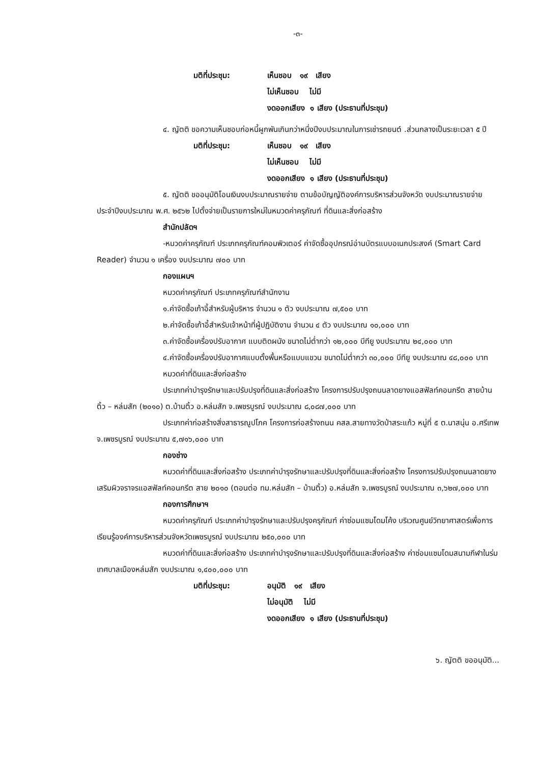-๓-
มติที่ประชุม: เห็นชอบ ๑๙ เสียง
ไม่เห็นชอบ ไม่มี
งดออกเสียง ๑ เสียง (ประธานที่ประชุม)
๔. ญัตติ ขอความเห็นชอบก่อหนี้ผูกพันเกินกว่าหนึ่งปีงบประมาณในการเช่ารถยนต์ .ส่วนกลางเป็นระยะเวลา ๕ ปี
มติที่ประชุม: เห็นชอบ ๑๙ เสียง
ไม่เห็นชอบ ไม่มี
งดออกเสียง ๑ เสียง (ประธานที่ประชุม)
๕. ญัตติ ขออนุมัติโอนเงินงบประมาณรายจ่าย ตามข้อบัญญัติองค์การบริหารส่วนจังหวัด งบประมาณรายจ่ายประจำปีงบประมาณ พ.ศ. ๒๕๖๒ ไปตั้งจ่ายเป็นรายการใหม่ในหมวดค่าครุภัณฑ์ ที่ดินและสิ่งก่อสร้าง
สำนักปลัดฯ
-หมวดค่าครุภัณฑ์ ประเภทครุภัณฑ์คอมพิวเตอร์ ค่าจัดซื้ออุปกรณ์อ่านบัตรแบบอเนกประสงค์ (Smart Card Reader) จำนวน ๑ เครื่อง งบประมาณ ๗๐๐ บาท
กองแผนฯ
หมวดค่าครุภัณฑ์ ประเภทครุภัณฑ์สำนักงาน
๑.ค่าจัดซื้อเก้าอี้สำหรับผู้บริหาร จำนวน ๑ ตัว งบประมาณ ๗,๕๐๐ บาท
๒.ค่าจัดซื้อเก้าอี้สำหรับเจ้าหน้าที่ผู้ปฏิบัติงาน จำนวน ๔ ตัว งบประมาณ ๑๐,๐๐๐ บาท
๓.ค่าจัดซื้อเครื่องปรับอากาศ แบบติดผนัง ขนาดไม่ต่ำกว่า ๑๒,๐๐๐ บีทียู งบประมาณ ๒๔,๐๐๐ บาท
๔.ค่าจัดซื้อเครื่องปรับอากาศแบบตั้งพื้นหรือแบบแขวน ขนาดไม่ต่ำกว่า ๓๐,๐๐๐ บีทียู งบประมาณ ๔๘,๐๐๐ บาท
หมวดค่าที่ดินและสิ่งก่อสร้าง
ประเภทค่าบำรุงรักษาและปรับปรุงที่ดินและสิ่งก่อสร้าง โครงการปรับปรุงถนนลาดยางแอสฟัลท์คอนกรีต สายบ้านติ้ว – หล่มสัก (๒๐๑๐) ต.บ้านติ้ว อ.หล่มสัก จ.เพชรบูรณ์ งบประมาณ ๘,๐๘๗,๐๐๐ บาท
ประเภทค่าก่อสร้างสิ่งสาธารณูปโภค โครงการก่อสร้างถนน คสล.สายทางวัดป่าสระแก้ว หมู่ที่ ๕ ต.นาสนุ่น อ.ศรีเทพ จ.เพชรบูรณ์ งบประมาณ ๕,๗๑๖,๐๐๐ บาท
กองช่าง
หมวดค่าที่ดินและสิ่งก่อสร้าง ประเภทค่าบำรุงรักษาและปรับปรุงที่ดินและสิ่งก่อสร้าง โครงการปรับปรุงถนนลาดยางเสริมผิวจราจรแอสฟัลท์คอนกรีต สาย ๒๐๑๐ (ตอนต่อ ทม.หล่มสัก – บ้านติ้ว) อ.หล่มสัก จ.เพชรบูรณ์ งบประมาณ ๓,๖๒๗,๐๐๐ บาท
กองการศึกษาฯ
หมวดค่าครุภัณฑ์ ประเภทค่าบำรุงรักษาและปรับปรุงครุภัณฑ์ ค่าซ่อมแซมโดมโค้ง บริเวณศูนย์วิทยาศาสตร์เพื่อการเรียนรู้องค์การบริหารส่วนจังหวัดเพชรบูรณ์ งบประมาณ ๒๕๐,๐๐๐ บาท
หมวดค่าที่ดินและสิ่งก่อสร้าง ประเภทค่าบำรุงรักษาและปรับปรุงที่ดินและสิ่งก่อสร้าง ค่าซ่อมแซมโดมสนามกีฬาในร่ม เทศบาลเมืองหล่มสัก งบประมาณ ๑,๔๐๐,๐๐๐ บาท
มติที่ประชุม: อนุมัติ ๑๙ เสียง
ไม่อนุมัติ ไม่มี
งดออกเสียง ๑ เสียง (ประธานที่ประชุม)
๖. ญัตติ ขออนุมัติ...